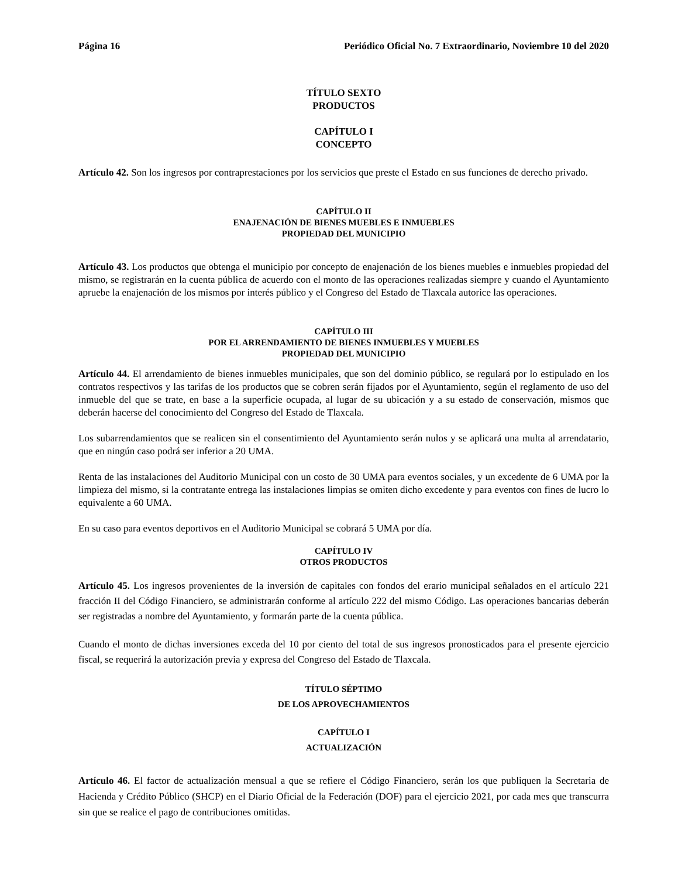Página 16 Periódico Oficial No. 7 Extraordinario, Noviembre 10 del 2020
TÍTULO SEXTO
PRODUCTOS
CAPÍTULO I
CONCEPTO
Artículo 42. Son los ingresos por contraprestaciones por los servicios que preste el Estado en sus funciones de derecho privado.
CAPÍTULO II
ENAJENACIÓN DE BIENES MUEBLES E INMUEBLES
PROPIEDAD DEL MUNICIPIO
Artículo 43. Los productos que obtenga el municipio por concepto de enajenación de los bienes muebles e inmuebles propiedad del mismo, se registrarán en la cuenta pública de acuerdo con el monto de las operaciones realizadas siempre y cuando el Ayuntamiento apruebe la enajenación de los mismos por interés público y el Congreso del Estado de Tlaxcala autorice las operaciones.
CAPÍTULO III
POR EL ARRENDAMIENTO DE BIENES INMUEBLES Y MUEBLES
PROPIEDAD DEL MUNICIPIO
Artículo 44. El arrendamiento de bienes inmuebles municipales, que son del dominio público, se regulará por lo estipulado en los contratos respectivos y las tarifas de los productos que se cobren serán fijados por el Ayuntamiento, según el reglamento de uso del inmueble del que se trate, en base a la superficie ocupada, al lugar de su ubicación y a su estado de conservación, mismos que deberán hacerse del conocimiento del Congreso del Estado de Tlaxcala.
Los subarrendamientos que se realicen sin el consentimiento del Ayuntamiento serán nulos y se aplicará una multa al arrendatario, que en ningún caso podrá ser inferior a 20 UMA.
Renta de las instalaciones del Auditorio Municipal con un costo de 30 UMA para eventos sociales, y un excedente de 6 UMA por la limpieza del mismo, si la contratante entrega las instalaciones limpias se omiten dicho excedente y para eventos con fines de lucro lo equivalente a 60 UMA.
En su caso para eventos deportivos en el Auditorio Municipal se cobrará 5 UMA por día.
CAPÍTULO IV
OTROS PRODUCTOS
Artículo 45. Los ingresos provenientes de la inversión de capitales con fondos del erario municipal señalados en el artículo 221 fracción II del Código Financiero, se administrarán conforme al artículo 222 del mismo Código. Las operaciones bancarias deberán ser registradas a nombre del Ayuntamiento, y formarán parte de la cuenta pública.
Cuando el monto de dichas inversiones exceda del 10 por ciento del total de sus ingresos pronosticados para el presente ejercicio fiscal, se requerirá la autorización previa y expresa del Congreso del Estado de Tlaxcala.
TÍTULO SÉPTIMO
DE LOS APROVECHAMIENTOS
CAPÍTULO I
ACTUALIZACIÓN
Artículo 46. El factor de actualización mensual a que se refiere el Código Financiero, serán los que publiquen la Secretaria de Hacienda y Crédito Público (SHCP) en el Diario Oficial de la Federación (DOF) para el ejercicio 2021, por cada mes que transcurra sin que se realice el pago de contribuciones omitidas.